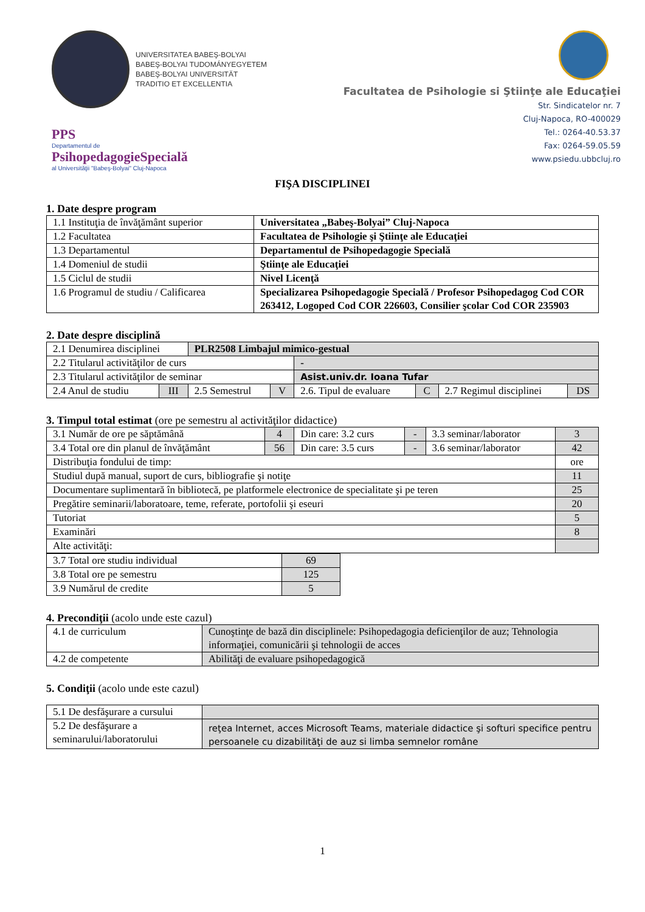UNIVERSITATEA BABEŞ-BOLYAI
BABEŞ-BOLYAI TUDOMÁNYEGYETEM
BABEŞ-BOLYAI UNIVERSITÄT
TRADITIO ET EXCELLENTIA
PPS
Departamentul de
PsihopedagogieSpecială
al Universităţii "Babeş-Bolyai" Cluj-Napoca
Facultatea de Psihologie si Ştiinţe ale Educaţiei
Str. Sindicatelor nr. 7
Cluj-Napoca, RO-400029
Tel.: 0264-40.53.37
Fax: 0264-59.05.59
www.psiedu.ubbcluj.ro
FIŞA DISCIPLINEI
1. Date despre program
| 1.1 Instituţia de învăţământ superior | Universitatea „Babeş-Bolyai” Cluj-Napoca |
| 1.2 Facultatea | Facultatea de Psihologie şi Ştiinţe ale Educaţiei |
| 1.3 Departamentul | Departamentul de Psihopedagogie Specială |
| 1.4 Domeniul de studii | Ştiinţe ale Educaţiei |
| 1.5 Ciclul de studii | Nivel Licenţă |
| 1.6 Programul de studiu / Calificarea | Specializarea Psihopedagogie Specială / Profesor Psihopedagog Cod COR 263412, Logoped Cod COR 226603, Consilier şcolar Cod COR 235903 |
2. Date despre disciplină
| 2.1 Denumirea disciplinei | | PLR2508 Limbajul mimico-gestual | | | | | |
| 2.2 Titularul activităţilor de curs | | | | - | | | |
| 2.3 Titularul activităţilor de seminar | | | | Asist.univ.dr. Ioana Tufar | | | |
| 2.4 Anul de studiu | III | 2.5 Semestrul | V | 2.6. Tipul de evaluare | C | 2.7 Regimul disciplinei | DS |
3. Timpul total estimat (ore pe semestru al activităţilor didactice)
| 3.1 Număr de ore pe săptămână | 4 | Din care: 3.2 curs | - | 3.3 seminar/laborator | 3 |
| 3.4 Total ore din planul de învăţământ | 56 | Din care: 3.5 curs | - | 3.6 seminar/laborator | 42 |
| Distribuţia fondului de timp: | | | | | ore |
| Studiul după manual, suport de curs, bibliografie şi notiţe | | | | | 11 |
| Documentare suplimentară în bibliotecă, pe platformele electronice de specialitate şi pe teren | | | | | 25 |
| Pregătire seminarii/laboratoare, teme, referate, portofolii şi eseuri | | | | | 20 |
| Tutoriat | | | | | 5 |
| Examinări | | | | | 8 |
| Alte activităţi: | | | | | |
| 3.7 Total ore studiu individual | 69 |
| 3.8 Total ore pe semestru | 125 |
| 3.9 Numărul de credite | 5 |
4. Precondiţii (acolo unde este cazul)
| 4.1 de curriculum | Cunoştinţe de bază din disciplinele: Psihopedagogia deficienţilor de auz; Tehnologia informaţiei, comunicării şi tehnologii de acces |
| 4.2 de competente | Abilităţi de evaluare psihopedagogică |
5. Condiţii (acolo unde este cazul)
| 5.1 De desfăşurare a cursului | |
| 5.2 De desfăşurare a seminarului/laboratorului | reţea Internet, acces Microsoft Teams, materiale didactice şi softuri specifice pentru persoanele cu dizabilităţi de auz si limba semnelor române |
1